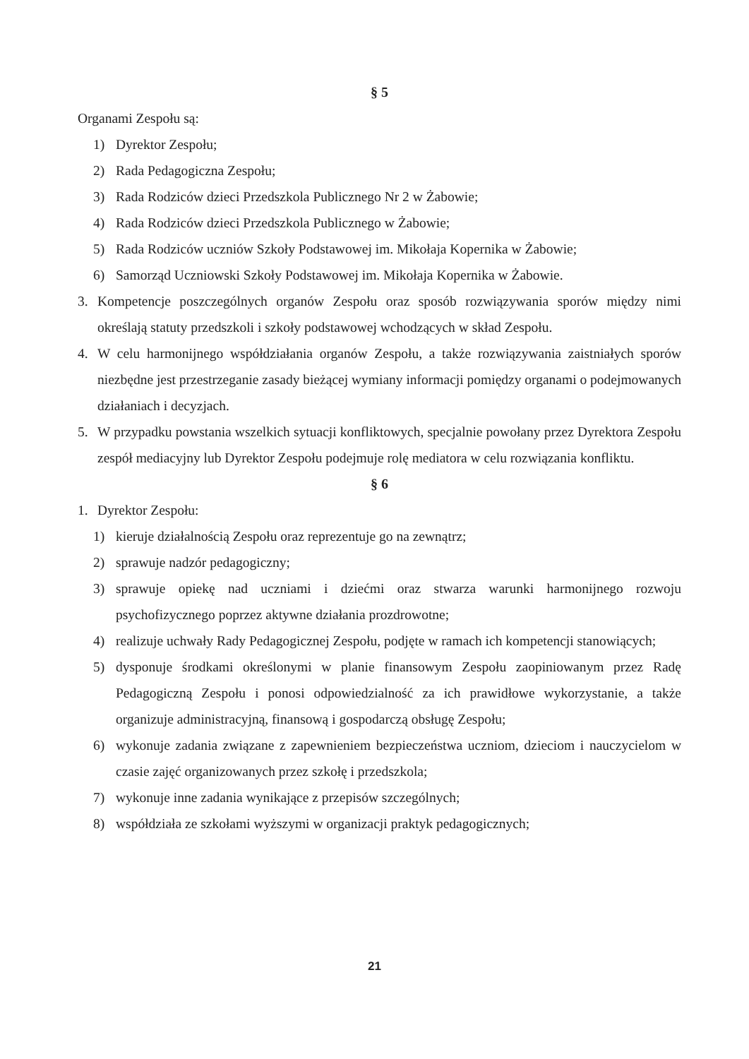§ 5
Organami Zespołu są:
1) Dyrektor Zespołu;
2) Rada Pedagogiczna Zespołu;
3) Rada Rodziców dzieci Przedszkola Publicznego Nr 2 w Żabowie;
4) Rada Rodziców dzieci Przedszkola Publicznego w Żabowie;
5) Rada Rodziców uczniów Szkoły Podstawowej im. Mikołaja Kopernika w Żabowie;
6) Samorząd Uczniowski Szkoły Podstawowej im. Mikołaja Kopernika w Żabowie.
3. Kompetencje poszczególnych organów Zespołu oraz sposób rozwiązywania sporów między nimi określają statuty przedszkoli i szkoły podstawowej wchodzących w skład Zespołu.
4. W celu harmonijnego współdziałania organów Zespołu, a także rozwiązywania zaistniałych sporów niezbędne jest przestrzeganie zasady bieżącej wymiany informacji pomiędzy organami o podejmowanych działaniach i decyzjach.
5. W przypadku powstania wszelkich sytuacji konfliktowych, specjalnie powołany przez Dyrektora Zespołu zespół mediacyjny lub Dyrektor Zespołu podejmuje rolę mediatora w celu rozwiązania konfliktu.
§ 6
1. Dyrektor Zespołu:
1) kieruje działalnością Zespołu oraz reprezentuje go na zewnątrz;
2) sprawuje nadzór pedagogiczny;
3) sprawuje opiekę nad uczniami i dziećmi oraz stwarza warunki harmonijnego rozwoju psychofizycznego poprzez aktywne działania prozdrowotne;
4) realizuje uchwały Rady Pedagogicznej Zespołu, podjęte w ramach ich kompetencji stanowiących;
5) dysponuje środkami określonymi w planie finansowym Zespołu zaopiniowanym przez Radę Pedagogiczną Zespołu i ponosi odpowiedzialność za ich prawidłowe wykorzystanie, a także organizuje administracyjną, finansową i gospodarczą obsługę Zespołu;
6) wykonuje zadania związane z zapewnieniem bezpieczeństwa uczniom, dzieciom i nauczycielom w czasie zajęć organizowanych przez szkołę i przedszkola;
7) wykonuje inne zadania wynikające z przepisów szczególnych;
8) współdziała ze szkołami wyższymi w organizacji praktyk pedagogicznych;
21